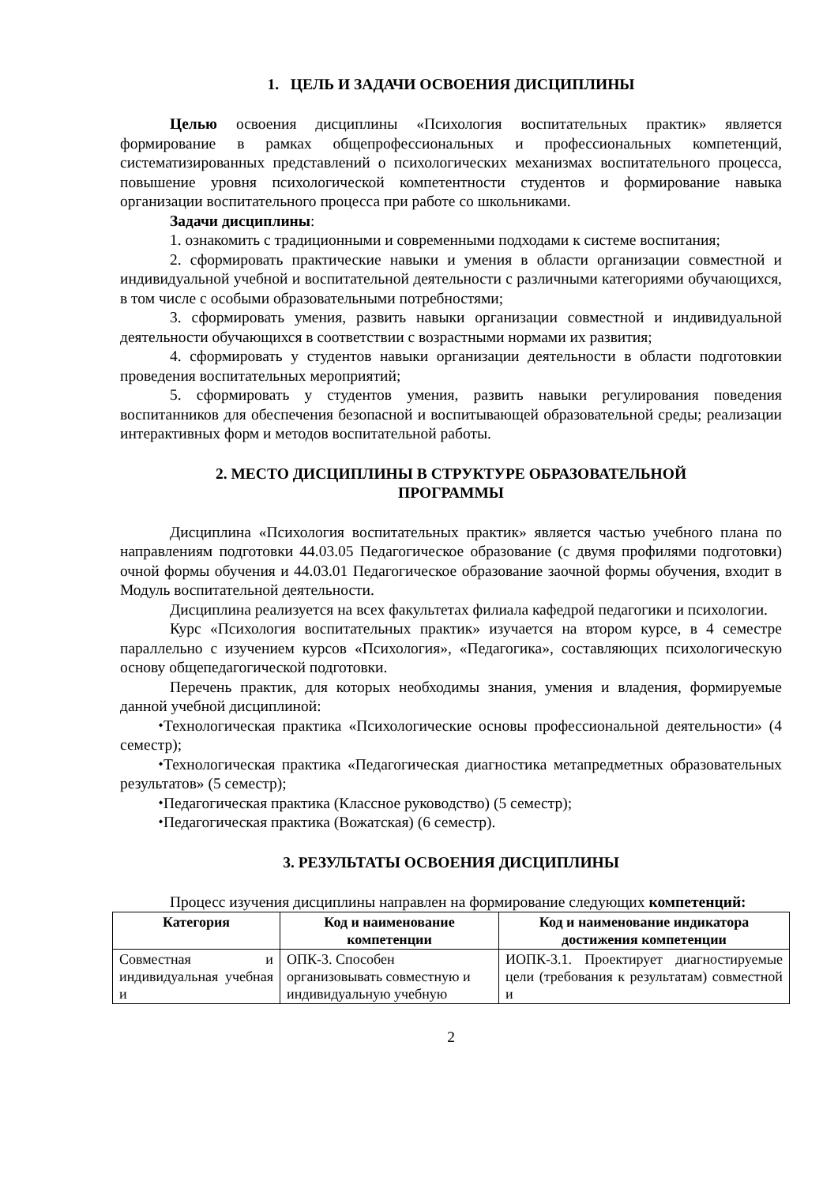1. ЦЕЛЬ И ЗАДАЧИ ОСВОЕНИЯ ДИСЦИПЛИНЫ
Целью освоения дисциплины «Психология воспитательных практик» является формирование в рамках общепрофессиональных и профессиональных компетенций, систематизированных представлений о психологических механизмах воспитательного процесса, повышение уровня психологической компетентности студентов и формирование навыка организации воспитательного процесса при работе со школьниками.
Задачи дисциплины:
1. ознакомить с традиционными и современными подходами к системе воспитания;
2. сформировать практические навыки и умения в области организации совместной и индивидуальной учебной и воспитательной деятельности с различными категориями обучающихся, в том числе с особыми образовательными потребностями;
3. сформировать умения, развить навыки организации совместной и индивидуальной деятельности обучающихся в соответствии с возрастными нормами их развития;
4. сформировать у студентов навыки организации деятельности в области подготовкии проведения воспитательных мероприятий;
5. сформировать у студентов умения, развить навыки регулирования поведения воспитанников для обеспечения безопасной и воспитывающей образовательной среды; реализации интерактивных форм и методов воспитательной работы.
2. МЕСТО ДИСЦИПЛИНЫ В СТРУКТУРЕ ОБРАЗОВАТЕЛЬНОЙ
ПРОГРАММЫ
Дисциплина «Психология воспитательных практик» является частью учебного плана по направлениям подготовки 44.03.05 Педагогическое образование (с двумя профилями подготовки) очной формы обучения и 44.03.01 Педагогическое образование заочной формы обучения, входит в Модуль воспитательной деятельности.
Дисциплина реализуется на всех факультетах филиала кафедрой педагогики и психологии.
Курс «Психология воспитательных практик» изучается на втором курсе, в 4 семестре параллельно с изучением курсов «Психология», «Педагогика», составляющих психологическую основу общепедагогической подготовки.
Перечень практик, для которых необходимы знания, умения и владения, формируемые данной учебной дисциплиной:
⬩Технологическая практика «Психологические основы профессиональной деятельности» (4 семестр);
⬩Технологическая практика «Педагогическая диагностика метапредметных образовательных результатов» (5 семестр);
⬩Педагогическая практика (Классное руководство) (5 семестр);
⬩Педагогическая практика (Вожатская) (6 семестр).
3. РЕЗУЛЬТАТЫ ОСВОЕНИЯ ДИСЦИПЛИНЫ
Процесс изучения дисциплины направлен на формирование следующих компетенций:
| Категория | Код и наименование компетенции | Код и наименование индикатора достижения компетенции |
| --- | --- | --- |
| Совместная и индивидуальная учебная и | ОПК-3. Способен организовывать совместную и индивидуальную учебную | ИОПК-3.1. Проектирует диагностируемые цели (требования к результатам) совместной и |
2